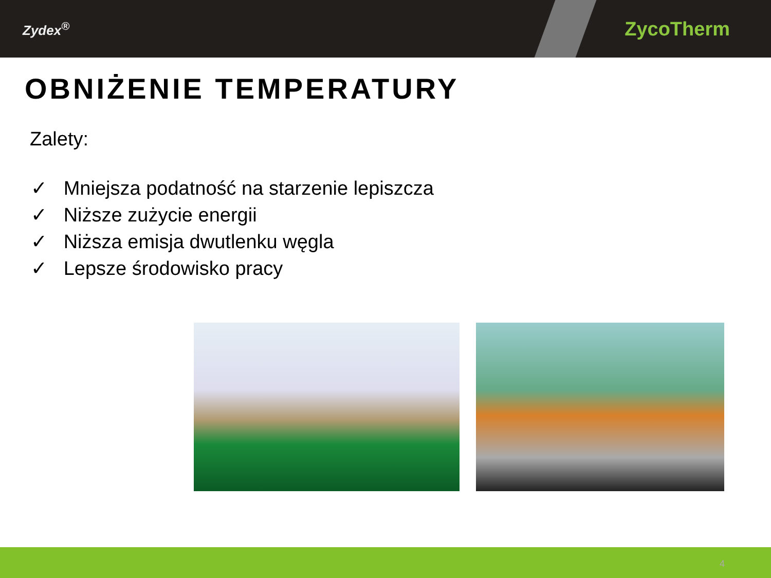Zydex<sup>®</sup>
ZycoTherm
OBNIŻENIE TEMPERATURY
Zalety:
✓ Mniejsza podatność na starzenie lepiszcza
✓ Niższe zużycie energii
✓ Niższa emisja dwutlenku węgla
✓ Lepsze środowisko pracy
4